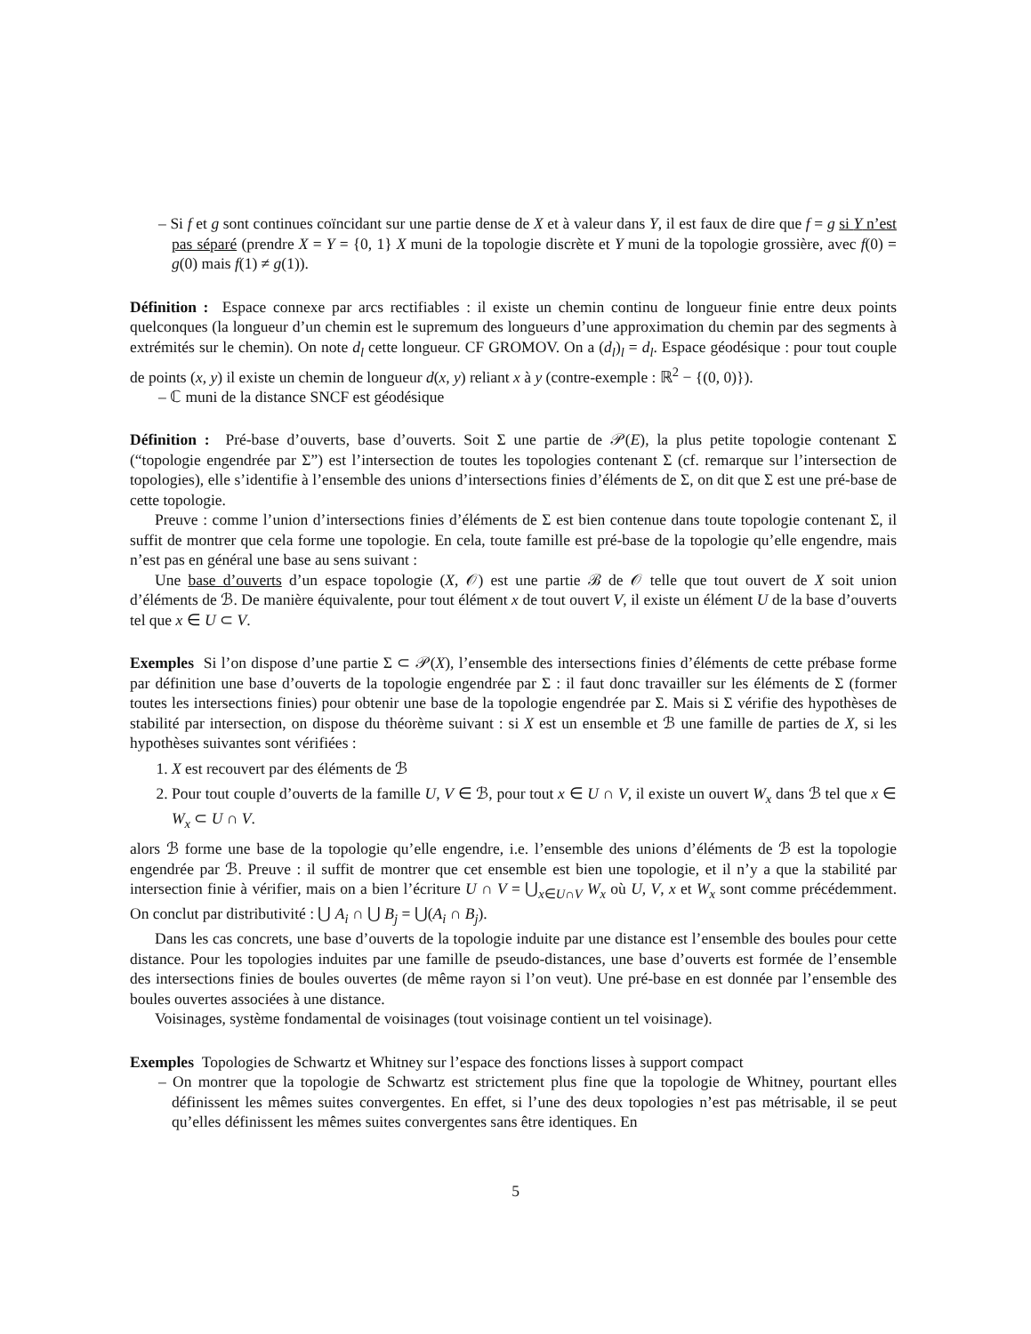– Si f et g sont continues coïncidant sur une partie dense de X et à valeur dans Y, il est faux de dire que f = g si Y n’est pas séparé (prendre X = Y = {0, 1} X muni de la topologie discrète et Y muni de la topologie grossière, avec f(0) = g(0) mais f(1) ≠ g(1)).
Définition : Espace connexe par arcs rectifiables : il existe un chemin continu de longueur finie entre deux points quelconques (la longueur d’un chemin est le supremum des longueurs d’une approximation du chemin par des segments à extrémités sur le chemin). On note d<sub>l</sub> cette longueur. CF GROMOV. On a (d<sub>l</sub>)<sub>l</sub> = d<sub>l</sub>. Espace géodésique : pour tout couple de points (x, y) il existe un chemin de longueur d(x, y) reliant x à y (contre-exemple : ℝ<sup>2</sup> − {(0, 0)}).
– ℂ muni de la distance SNCF est géodésique
Définition : Pré-base d’ouverts, base d’ouverts. Soit Σ une partie de 𝒫(E), la plus petite topologie contenant Σ (“topologie engendrée par Σ”) est l’intersection de toutes les topologies contenant Σ (cf. remarque sur l’intersection de topologies), elle s’identifie à l’ensemble des unions d’intersections finies d’éléments de Σ, on dit que Σ est une pré-base de cette topologie.
Preuve : comme l’union d’intersections finies d’éléments de Σ est bien contenue dans toute topologie contenant Σ, il suffit de montrer que cela forme une topologie. En cela, toute famille est pré-base de la topologie qu’elle engendre, mais n’est pas en général une base au sens suivant :
Une base d’ouverts d’un espace topologie (X, 𝒪) est une partie ℬ de 𝒪 telle que tout ouvert de X soit union d’éléments de ℬ. De manière équivalente, pour tout élément x de tout ouvert V, il existe un élément U de la base d’ouverts tel que x ∈ U ⊂ V.
Exemples Si l’on dispose d’une partie Σ ⊂ 𝒫(X), l’ensemble des intersections finies d’éléments de cette prébase forme par définition une base d’ouverts de la topologie engendrée par Σ : il faut donc travailler sur les éléments de Σ (former toutes les intersections finies) pour obtenir une base de la topologie engendrée par Σ. Mais si Σ vérifie des hypothèses de stabilité par intersection, on dispose du théorème suivant : si X est un ensemble et ℬ une famille de parties de X, si les hypothèses suivantes sont vérifiées :
1. X est recouvert par des éléments de ℬ
2. Pour tout couple d’ouverts de la famille U, V ∈ ℬ, pour tout x ∈ U ∩ V, il existe un ouvert W<sub>x</sub> dans ℬ tel que x ∈ W<sub>x</sub> ⊂ U ∩ V.
alors ℬ forme une base de la topologie qu’elle engendre, i.e. l’ensemble des unions d’éléments de ℬ est la topologie engendrée par ℬ. Preuve : il suffit de montrer que cet ensemble est bien une topologie, et il n’y a que la stabilité par intersection finie à vérifier, mais on a bien l’écriture U ∩ V = ⋃<sub>x∈U∩V</sub> W<sub>x</sub> où U, V, x et W<sub>x</sub> sont comme précédemment. On conclut par distributivité : ⋃ A<sub>i</sub> ∩ ⋃ B<sub>j</sub> = ⋃(A<sub>i</sub> ∩ B<sub>j</sub>).
Dans les cas concrets, une base d’ouverts de la topologie induite par une distance est l’ensemble des boules pour cette distance. Pour les topologies induites par une famille de pseudo-distances, une base d’ouverts est formée de l’ensemble des intersections finies de boules ouvertes (de même rayon si l’on veut). Une pré-base en est donnée par l’ensemble des boules ouvertes associées à une distance.
Voisinages, système fondamental de voisinages (tout voisinage contient un tel voisinage).
Exemples Topologies de Schwartz et Whitney sur l’espace des fonctions lisses à support compact
– On montrer que la topologie de Schwartz est strictement plus fine que la topologie de Whitney, pourtant elles définissent les mêmes suites convergentes. En effet, si l’une des deux topologies n’est pas métrisable, il se peut qu’elles définissent les mêmes suites convergentes sans être identiques. En
5